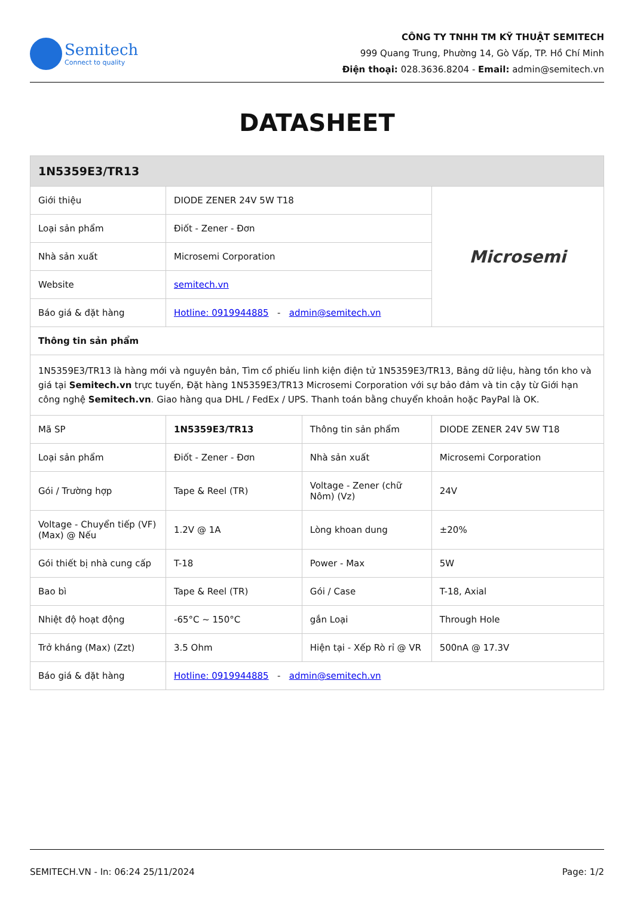Semitech
Connect to quality
CÔNG TY TNHH TM KỸ THUẬT SEMITECH
999 Quang Trung, Phường 14, Gò Vấp, TP. Hồ Chí Minh
Điện thoại: 028.3636.8204 - Email: admin@semitech.vn
DATASHEET
| 1N5359E3/TR13 | | | |
| --- | --- | --- | --- |
| Giới thiệu | DIODE ZENER 24V 5W T18 | | Microsemi |
| Loại sản phẩm | Điốt - Zener - Đơn | | |
| Nhà sản xuất | Microsemi Corporation | | |
| Website | semitech.vn | | |
| Báo giá & đặt hàng | Hotline: 0919944885 - admin@semitech.vn | | |
| Thông tin sản phẩm | | | |
| 1N5359E3/TR13 là hàng mới và nguyên bản, Tìm cổ phiếu linh kiện điện tử 1N5359E3/TR13, Bảng dữ liệu, hàng tồn kho và giá tại Semitech.vn trực tuyến, Đặt hàng 1N5359E3/TR13 Microsemi Corporation với sự bảo đảm và tin cậy từ Giới hạn công nghệ Semitech.vn . Giao hàng qua DHL / FedEx / UPS. Thanh toán bằng chuyển khoản hoặc PayPal là OK. | | | |
| Mã SP | 1N5359E3/TR13 | Thông tin sản phẩm | DIODE ZENER 24V 5W T18 |
| Loại sản phẩm | Điốt - Zener - Đơn | Nhà sản xuất | Microsemi Corporation |
| Gói / Trường hợp | Tape & Reel (TR) | Voltage - Zener (chữ Nôm) (Vz) | 24V |
| Voltage - Chuyển tiếp (VF) (Max) @ Nếu | 1.2V @ 1A | Lòng khoan dung | ±20% |
| Gói thiết bị nhà cung cấp | T-18 | Power - Max | 5W |
| Bao bì | Tape & Reel (TR) | Gói / Case | T-18, Axial |
| Nhiệt độ hoạt động | -65°C ~ 150°C | gắn Loại | Through Hole |
| Trở kháng (Max) (Zzt) | 3.5 Ohm | Hiện tại - Xếp Rò rỉ @ VR | 500nA @ 17.3V |
| Báo giá & đặt hàng | Hotline: 0919944885 - admin@semitech.vn | | |
SEMITECH.VN - In: 06:24 25/11/2024 Page: 1/2